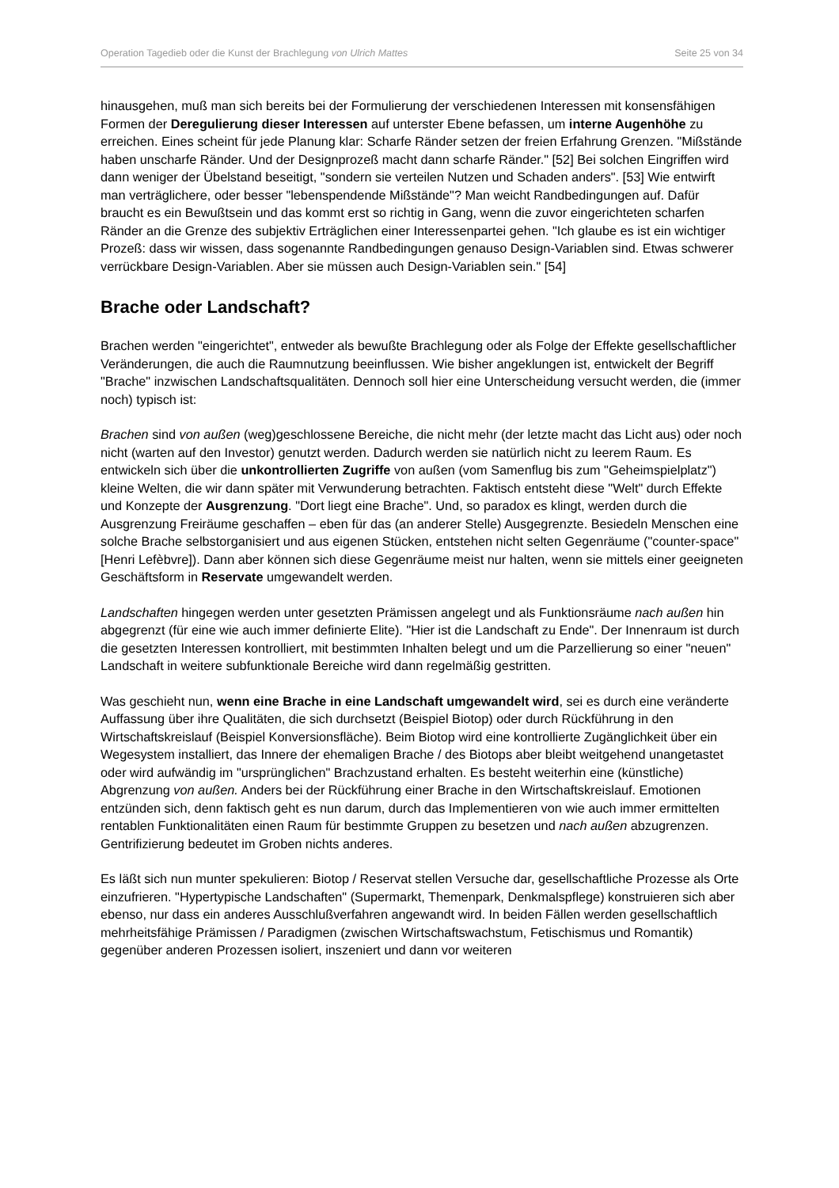Operation Tagedieb oder die Kunst der Brachlegung von Ulrich Mattes Seite 25 von 34
hinausgehen, muß man sich bereits bei der Formulierung der verschiedenen Interessen mit konsensfähigen Formen der Deregulierung dieser Interessen auf unterster Ebene befassen, um interne Augenhöhe zu erreichen. Eines scheint für jede Planung klar: Scharfe Ränder setzen der freien Erfahrung Grenzen. "Mißstände haben unscharfe Ränder. Und der Designprozeß macht dann scharfe Ränder." [52] Bei solchen Eingriffen wird dann weniger der Übelstand beseitigt, "sondern sie verteilen Nutzen und Schaden anders". [53] Wie entwirft man verträglichere, oder besser "lebenspendende Mißstände"? Man weicht Randbedingungen auf. Dafür braucht es ein Bewußtsein und das kommt erst so richtig in Gang, wenn die zuvor eingerichteten scharfen Ränder an die Grenze des subjektiv Erträglichen einer Interessenpartei gehen. "Ich glaube es ist ein wichtiger Prozeß: dass wir wissen, dass sogenannte Randbedingungen genauso Design-Variablen sind. Etwas schwerer verrückbare Design-Variablen. Aber sie müssen auch Design-Variablen sein." [54]
Brache oder Landschaft?
Brachen werden "eingerichtet", entweder als bewußte Brachlegung oder als Folge der Effekte gesellschaftlicher Veränderungen, die auch die Raumnutzung beeinflussen. Wie bisher angeklungen ist, entwickelt der Begriff "Brache" inzwischen Landschaftsqualitäten. Dennoch soll hier eine Unterscheidung versucht werden, die (immer noch) typisch ist:
Brachen sind von außen (weg)geschlossene Bereiche, die nicht mehr (der letzte macht das Licht aus) oder noch nicht (warten auf den Investor) genutzt werden. Dadurch werden sie natürlich nicht zu leerem Raum. Es entwickeln sich über die unkontrollierten Zugriffe von außen (vom Samenflug bis zum "Geheimspielplatz") kleine Welten, die wir dann später mit Verwunderung betrachten. Faktisch entsteht diese "Welt" durch Effekte und Konzepte der Ausgrenzung. "Dort liegt eine Brache". Und, so paradox es klingt, werden durch die Ausgrenzung Freiräume geschaffen – eben für das (an anderer Stelle) Ausgegrenzte. Besiedeln Menschen eine solche Brache selbstorganisiert und aus eigenen Stücken, entstehen nicht selten Gegenräume ("counter-space" [Henri Lefèbvre]). Dann aber können sich diese Gegenräume meist nur halten, wenn sie mittels einer geeigneten Geschäftsform in Reservate umgewandelt werden.
Landschaften hingegen werden unter gesetzten Prämissen angelegt und als Funktionsräume nach außen hin abgegrenzt (für eine wie auch immer definierte Elite). "Hier ist die Landschaft zu Ende". Der Innenraum ist durch die gesetzten Interessen kontrolliert, mit bestimmten Inhalten belegt und um die Parzellierung so einer "neuen" Landschaft in weitere subfunktionale Bereiche wird dann regelmäßig gestritten.
Was geschieht nun, wenn eine Brache in eine Landschaft umgewandelt wird, sei es durch eine veränderte Auffassung über ihre Qualitäten, die sich durchsetzt (Beispiel Biotop) oder durch Rückführung in den Wirtschaftskreislauf (Beispiel Konversionsfläche). Beim Biotop wird eine kontrollierte Zugänglichkeit über ein Wegesystem installiert, das Innere der ehemaligen Brache / des Biotops aber bleibt weitgehend unangetastet oder wird aufwändig im "ursprünglichen" Brachzustand erhalten. Es besteht weiterhin eine (künstliche) Abgrenzung von außen. Anders bei der Rückführung einer Brache in den Wirtschaftskreislauf. Emotionen entzünden sich, denn faktisch geht es nun darum, durch das Implementieren von wie auch immer ermittelten rentablen Funktionalitäten einen Raum für bestimmte Gruppen zu besetzen und nach außen abzugrenzen. Gentrifizierung bedeutet im Groben nichts anderes.
Es läßt sich nun munter spekulieren: Biotop / Reservat stellen Versuche dar, gesellschaftliche Prozesse als Orte einzufrieren. "Hypertypische Landschaften" (Supermarkt, Themenpark, Denkmalspflege) konstruieren sich aber ebenso, nur dass ein anderes Ausschlußverfahren angewandt wird. In beiden Fällen werden gesellschaftlich mehrheitsfähige Prämissen / Paradigmen (zwischen Wirtschaftswachstum, Fetischismus und Romantik) gegenüber anderen Prozessen isoliert, inszeniert und dann vor weiteren